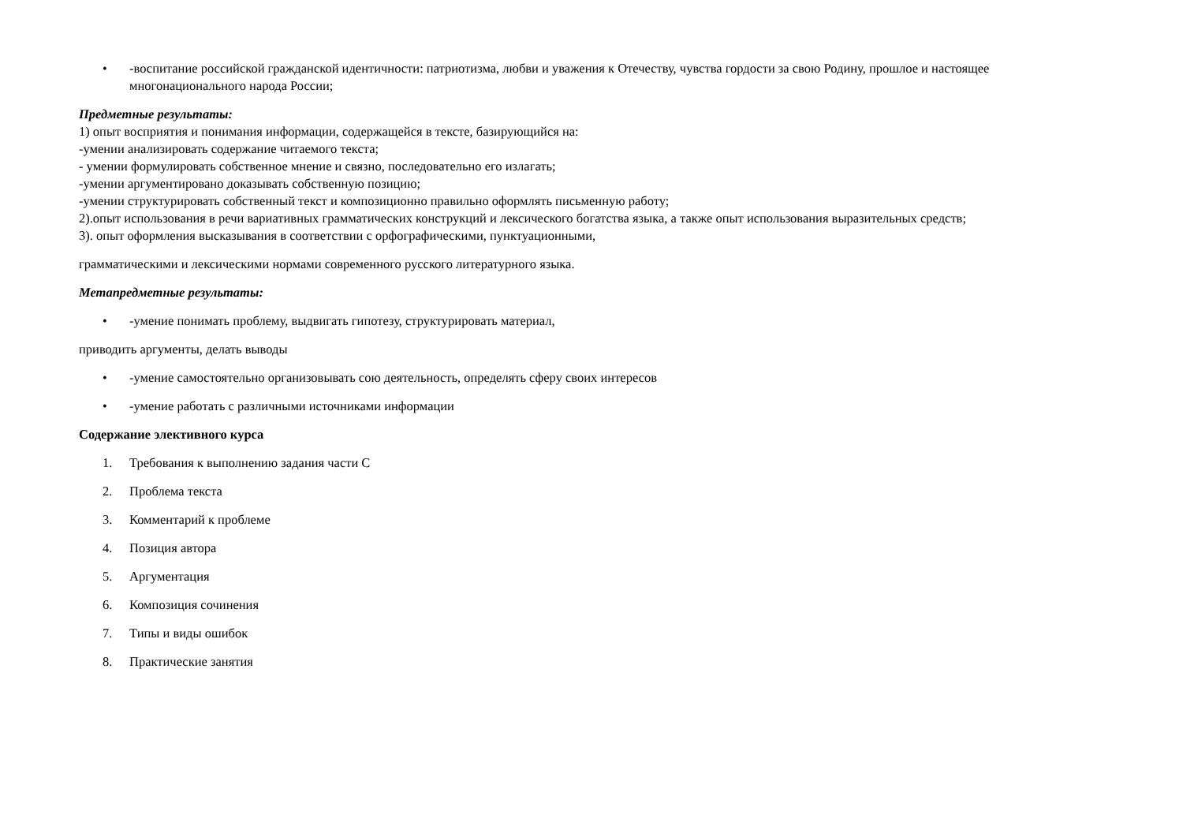• -воспитание российской гражданской идентичности: патриотизма, любви и уважения к Отечеству, чувства гордости за свою Родину, прошлое и настоящее многонационального народа России;
Предметные результаты:
1) опыт восприятия и понимания информации, содержащейся в тексте, базирующийся на:
-умении анализировать содержание читаемого текста;
- умении формулировать собственное мнение и связно, последовательно его излагать;
-умении аргументировано доказывать собственную позицию;
-умении структурировать собственный текст и композиционно правильно оформлять письменную работу;
2).опыт использования в речи вариативных грамматических конструкций и лексического богатства языка, а также опыт использования выразительных средств;
3). опыт оформления высказывания в соответствии с орфографическими, пунктуационными,
грамматическими и лексическими нормами современного русского литературного языка.
Метапредметные результаты:
• -умение понимать проблему, выдвигать гипотезу, структурировать материал,
приводить аргументы, делать выводы
• -умение самостоятельно организовывать сою деятельность, определять сферу своих интересов
• -умение работать с различными источниками информации
Содержание элективного курса
1. Требования к выполнению задания части С
2. Проблема текста
3. Комментарий к проблеме
4. Позиция автора
5. Аргументация
6. Композиция сочинения
7. Типы и виды ошибок
8. Практические занятия